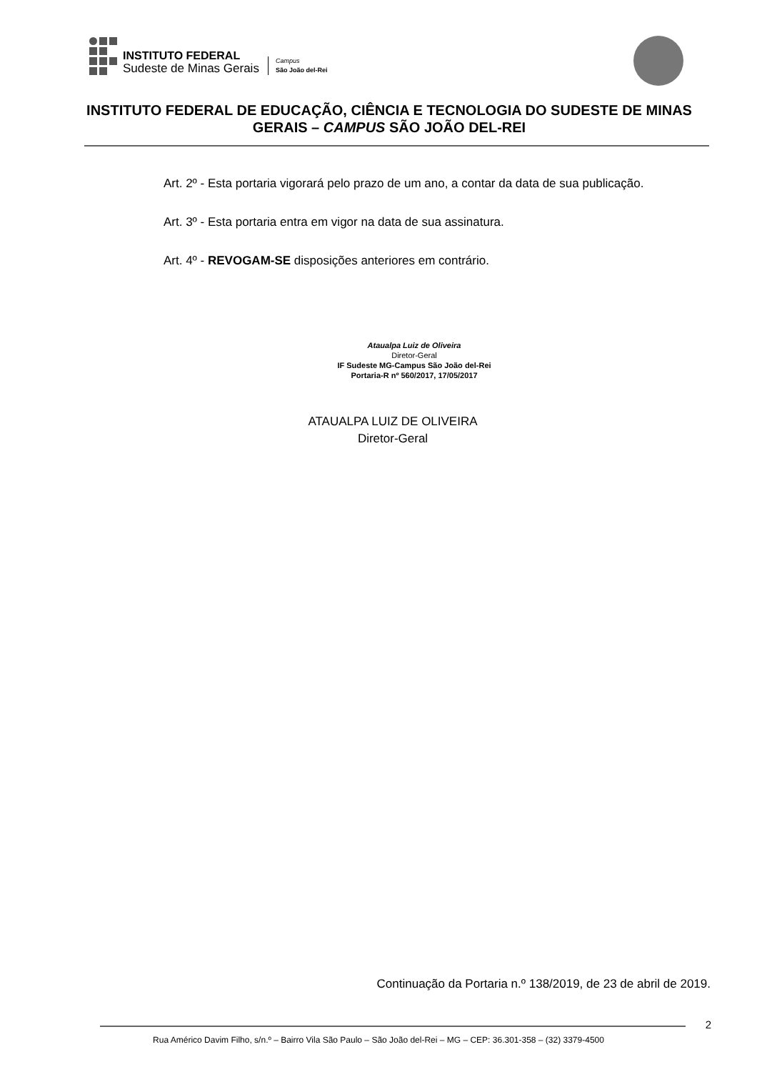INSTITUTO FEDERAL
Sudeste de Minas Gerais
Campus
São João del-Rei
INSTITUTO FEDERAL DE EDUCAÇÃO, CIÊNCIA E TECNOLOGIA DO SUDESTE DE MINAS GERAIS – CAMPUS SÃO JOÃO DEL-REI
Art. 2º - Esta portaria vigorará pelo prazo de um ano, a contar da data de sua publicação.
Art. 3º - Esta portaria entra em vigor na data de sua assinatura.
Art. 4º - REVOGAM-SE disposições anteriores em contrário.
Ataualpa Luiz de Oliveira
Diretor-Geral
IF Sudeste MG-Campus São João del-Rei
Portaria-R nº 560/2017, 17/05/2017
ATAUALPA LUIZ DE OLIVEIRA
Diretor-Geral
Continuação da Portaria n.º 138/2019, de 23 de abril de 2019.
2
Rua Américo Davim Filho, s/n.º – Bairro Vila São Paulo – São João del-Rei – MG – CEP: 36.301-358 – (32) 3379-4500